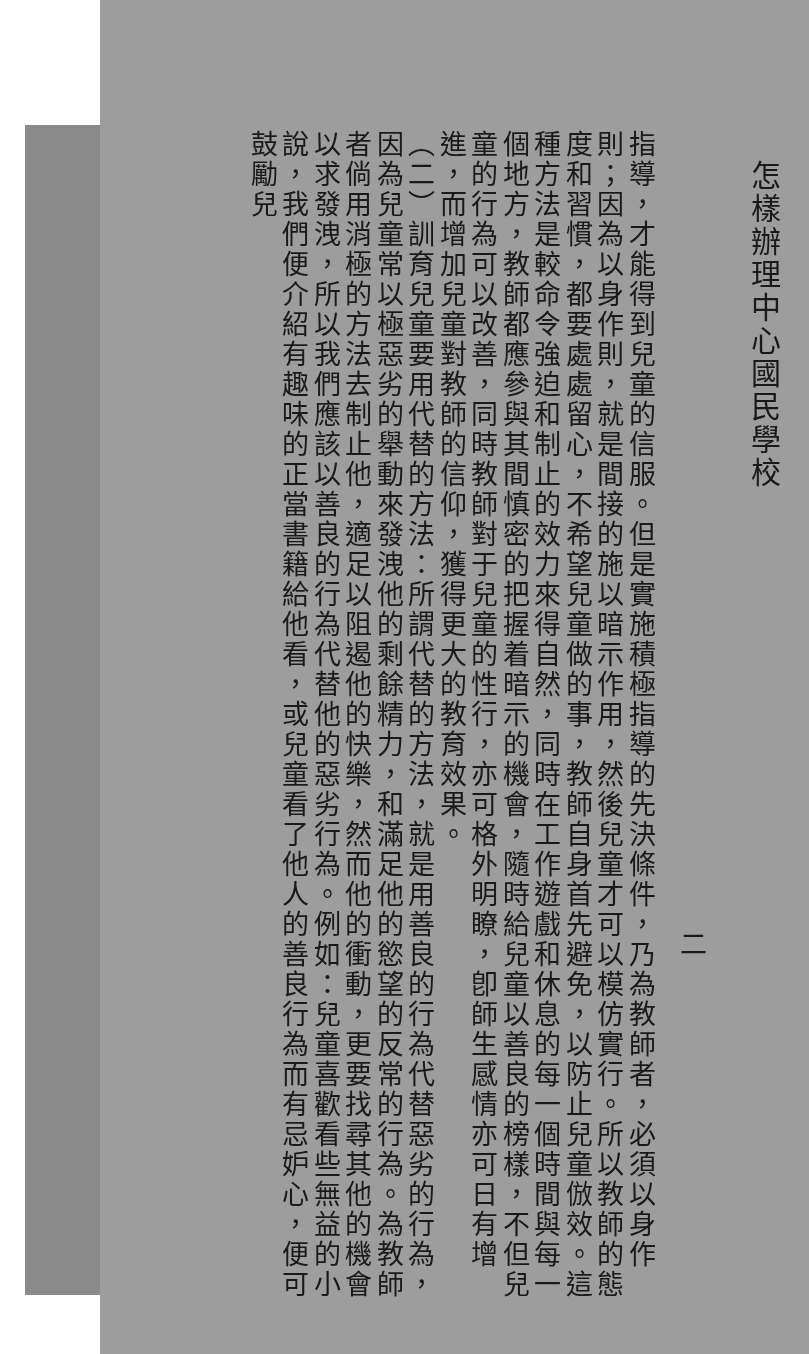怎樣辦理中心國民學校
二
指導，才能得到兒童的信服。但是實施積極指導的先決條件，乃為教師者，必須以身作則；因為以身作則，就是間接的施以暗示作用，然後兒童才可以模仿實行。所以教師的態度和習慣，都要處處留心，不希望兒童做的事，教師自身首先避免，以防止兒童倣效。這種方法是較命令強迫和制止的效力來得自然，同時在工作遊戲和休息的每一個時間與每一個地方，教師都應參與其間慎密的把握着暗示的機會，隨時給兒童以善良的榜樣，不但兒童的行為可以改善，同時教師對于兒童的性行，亦可格外明瞭，卽師生感情亦可日有增進，而增加兒童對教師的信仰，獲得更大的教育效果。
（二）訓育兒童要用代替的方法：所謂代替的方法，就是用善良的行為代替惡劣的行為，因為兒童常以極惡劣的舉動來發洩他的剩餘精力，和滿足他的慾望的反常的行為。為教師者倘用消極的方法去制止他，適足以阻遏他的快樂，然而他的衝動，更要找尋其他的機會以求發洩，所以我們應該以善良的行為代替他的惡劣行為。例如：兒童喜歡看些無益的小說，我們便介紹有趣味的正當書籍給他看，或兒童看了他人的善良行為而有忌妒心，便可鼓勵兒